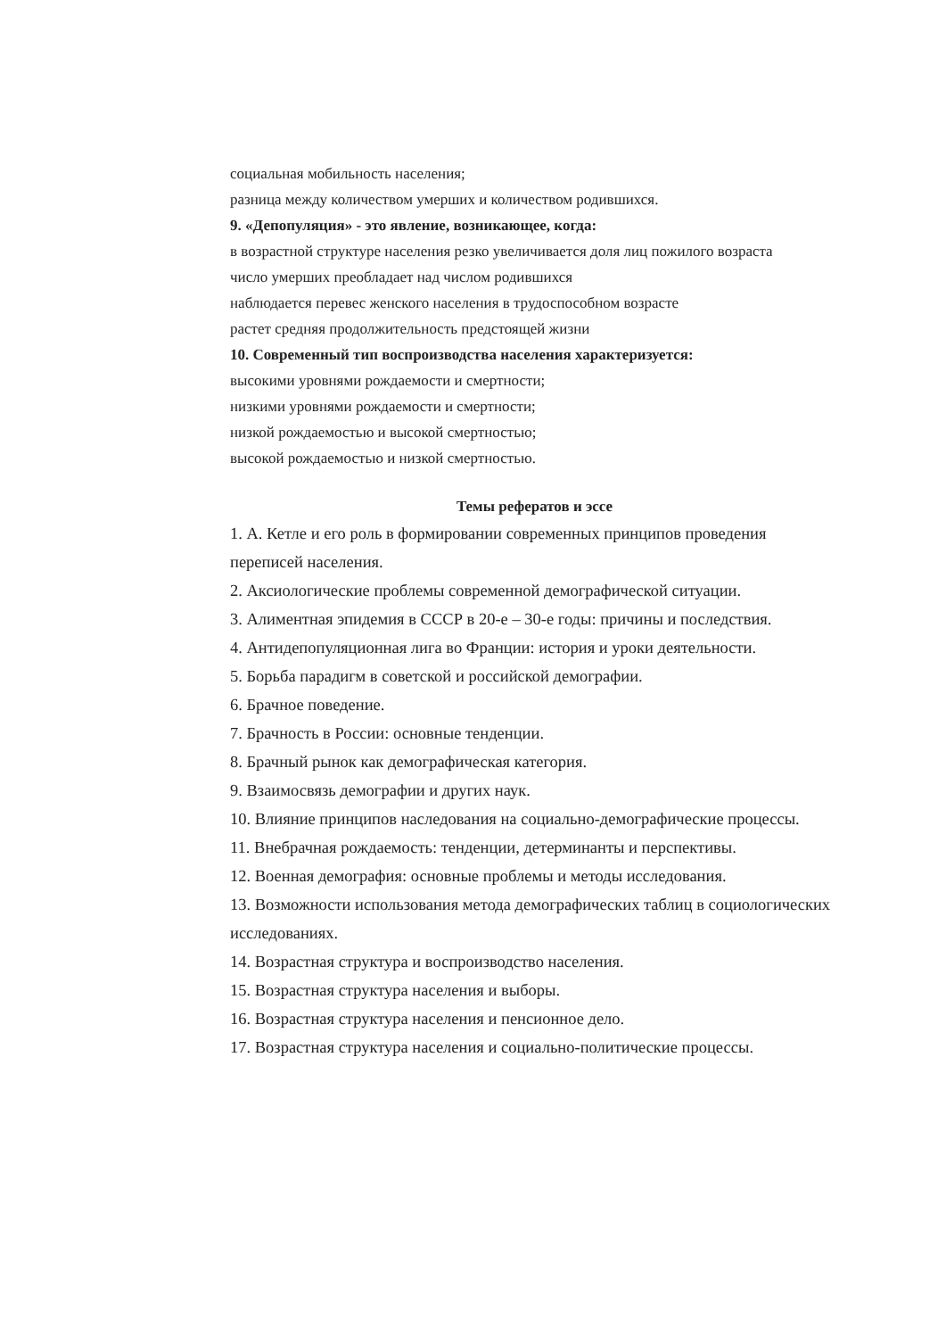социальная мобильность населения;
разница между количеством умерших и количеством родившихся.
9. «Депопуляция» - это явление, возникающее, когда:
в возрастной структуре населения резко увеличивается доля лиц пожилого возраста
число умерших преобладает над числом родившихся
наблюдается перевес женского населения в трудоспособном возрасте
растет средняя продолжительность предстоящей жизни
10. Современный тип воспроизводства населения характеризуется:
высокими уровнями рождаемости и смертности;
низкими уровнями рождаемости и смертности;
низкой рождаемостью и высокой смертностью;
высокой рождаемостью и низкой смертностью.
Темы рефератов и эссе
1. А. Кетле и его роль в формировании современных принципов проведения переписей населения.
2. Аксиологические проблемы современной демографической ситуации.
3. Алиментная эпидемия в СССР в 20-е – 30-е годы: причины и последствия.
4. Антидепопуляционная лига во Франции: история и уроки деятельности.
5. Борьба парадигм в советской и российской демографии.
6. Брачное поведение.
7. Брачность в России: основные тенденции.
8. Брачный рынок как демографическая категория.
9. Взаимосвязь демографии и других наук.
10. Влияние принципов наследования на социально-демографические процессы.
11. Внебрачная рождаемость: тенденции, детерминанты и перспективы.
12. Военная демография: основные проблемы и методы исследования.
13. Возможности использования метода демографических таблиц в социологических исследованиях.
14. Возрастная структура и воспроизводство населения.
15. Возрастная структура населения и выборы.
16. Возрастная структура населения и пенсионное дело.
17. Возрастная структура населения и социально-политические процессы.